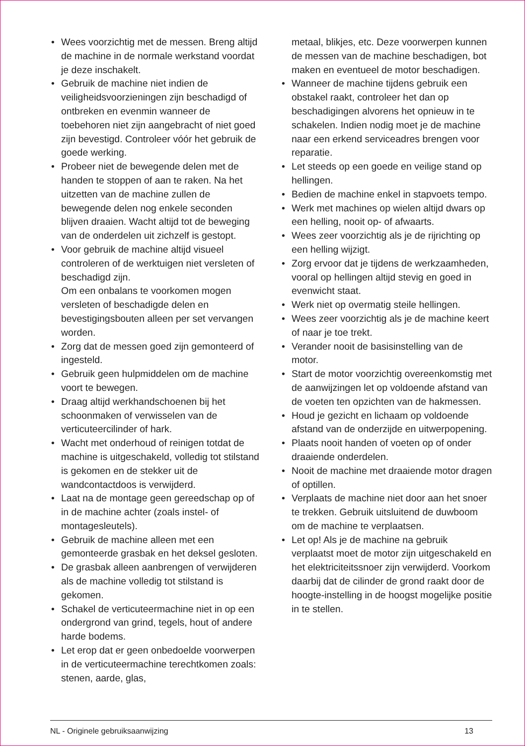• Wees voorzichtig met de messen. Breng altijd de machine in de normale werkstand voordat je deze inschakelt.
• Gebruik de machine niet indien de veiligheidsvoorzieningen zijn beschadigd of ontbreken en evenmin wanneer de toebehoren niet zijn aangebracht of niet goed zijn bevestigd. Controleer vóór het gebruik de goede werking.
• Probeer niet de bewegende delen met de handen te stoppen of aan te raken. Na het uitzetten van de machine zullen de bewegende delen nog enkele seconden blijven draaien. Wacht altijd tot de beweging van de onderdelen uit zichzelf is gestopt.
• Voor gebruik de machine altijd visueel controleren of de werktuigen niet versleten of beschadigd zijn.
Om een onbalans te voorkomen mogen versleten of beschadigde delen en bevestigingsbouten alleen per set vervangen worden.
• Zorg dat de messen goed zijn gemonteerd of ingesteld.
• Gebruik geen hulpmiddelen om de machine voort te bewegen.
• Draag altijd werkhandschoenen bij het schoonmaken of verwisselen van de verticuteercilinder of hark.
• Wacht met onderhoud of reinigen totdat de machine is uitgeschakeld, volledig tot stilstand is gekomen en de stekker uit de wandcontactdoos is verwijderd.
• Laat na de montage geen gereedschap op of in de machine achter (zoals instel- of montagesleutels).
• Gebruik de machine alleen met een gemonteerde grasbak en het deksel gesloten.
• De grasbak alleen aanbrengen of verwijderen als de machine volledig tot stilstand is gekomen.
• Schakel de verticuteermachine niet in op een ondergrond van grind, tegels, hout of andere harde bodems.
• Let erop dat er geen onbedoelde voorwerpen in de verticuteermachine terechtkomen zoals: stenen, aarde, glas,
metaal, blikjes, etc. Deze voorwerpen kunnen de messen van de machine beschadigen, bot maken en eventueel de motor beschadigen.
• Wanneer de machine tijdens gebruik een obstakel raakt, controleer het dan op beschadigingen alvorens het opnieuw in te schakelen. Indien nodig moet je de machine naar een erkend serviceadres brengen voor reparatie.
• Let steeds op een goede en veilige stand op hellingen.
• Bedien de machine enkel in stapvoets tempo.
• Werk met machines op wielen altijd dwars op een helling, nooit op- of afwaarts.
• Wees zeer voorzichtig als je de rijrichting op een helling wijzigt.
• Zorg ervoor dat je tijdens de werkzaamheden, vooral op hellingen altijd stevig en goed in evenwicht staat.
• Werk niet op overmatig steile hellingen.
• Wees zeer voorzichtig als je de machine keert of naar je toe trekt.
• Verander nooit de basisinstelling van de motor.
• Start de motor voorzichtig overeenkomstig met de aanwijzingen let op voldoende afstand van de voeten ten opzichten van de hakmessen.
• Houd je gezicht en lichaam op voldoende afstand van de onderzijde en uitwerpopening.
• Plaats nooit handen of voeten op of onder draaiende onderdelen.
• Nooit de machine met draaiende motor dragen of optillen.
• Verplaats de machine niet door aan het snoer te trekken. Gebruik uitsluitend de duwboom om de machine te verplaatsen.
• Let op! Als je de machine na gebruik verplaatst moet de motor zijn uitgeschakeld en het elektriciteitssnoer zijn verwijderd. Voorkom daarbij dat de cilinder de grond raakt door de hoogte-instelling in de hoogst mogelijke positie in te stellen.
NL - Originele gebruiksaanwijzing 13